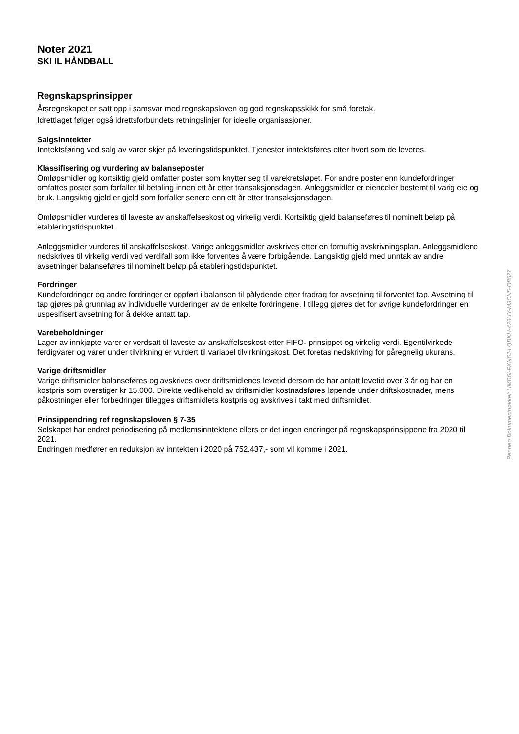Noter 2021
SKI IL HÅNDBALL
Regnskapsprinsipper
Årsregnskapet er satt opp i samsvar med regnskapsloven og god regnskapsskikk for små foretak.
Idrettlaget følger også idrettsforbundets retningslinjer for ideelle organisasjoner.
Salgsinntekter
Inntektsføring ved salg av varer skjer på leveringstidspunktet. Tjenester inntektsføres etter hvert som de leveres.
Klassifisering og vurdering av balanseposter
Omløpsmidler og kortsiktig gjeld omfatter poster som knytter seg til varekretsløpet. For andre poster enn kundefordringer omfattes poster som forfaller til betaling innen ett år etter transaksjonsdagen. Anleggsmidler er eiendeler bestemt til varig eie og bruk. Langsiktig gjeld er gjeld som forfaller senere enn ett år etter transaksjonsdagen.
Omløpsmidler vurderes til laveste av anskaffelseskost og virkelig verdi. Kortsiktig gjeld balanseføres til nominelt beløp på etableringstidspunktet.
Anleggsmidler vurderes til anskaffelseskost. Varige anleggsmidler avskrives etter en fornuftig avskrivningsplan. Anleggsmidlene nedskrives til virkelig verdi ved verdifall som ikke forventes å være forbigående. Langsiktig gjeld med unntak av andre avsetninger balanseføres til nominelt beløp på etableringstidspunktet.
Fordringer
Kundefordringer og andre fordringer er oppført i balansen til pålydende etter fradrag for avsetning til forventet tap. Avsetning til tap gjøres på grunnlag av individuelle vurderinger av de enkelte fordringene. I tillegg gjøres det for øvrige kundefordringer en uspesifisert avsetning for å dekke antatt tap.
Varebeholdninger
Lager av innkjøpte varer er verdsatt til laveste av anskaffelseskost etter FIFO- prinsippet og virkelig verdi. Egentilvirkede ferdigvarer og varer under tilvirkning er vurdert til variabel tilvirkningskost. Det foretas nedskriving for påregnelig ukurans.
Varige driftsmidler
Varige driftsmidler balanseføres og avskrives over driftsmidlenes levetid dersom de har antatt levetid over 3 år og har en kostpris som overstiger kr 15.000. Direkte vedlikehold av driftsmidler kostnadsføres løpende under driftskostnader, mens påkostninger eller forbedringer tillegges driftsmidlets kostpris og avskrives i takt med driftsmidlet.
Prinsippendring ref regnskapsloven § 7-35
Selskapet har endret periodisering på medlemsinntektene ellers er det ingen endringer på regnskapsprinsippene fra 2020 til 2021.
Endringen medfører en reduksjon av inntekten i 2020 på 752.437,- som vil komme i 2021.
Penneo Dokumentnøkkel: UMB6I-PKN6J-LQBKH-420UY-M3CN5-Q8527